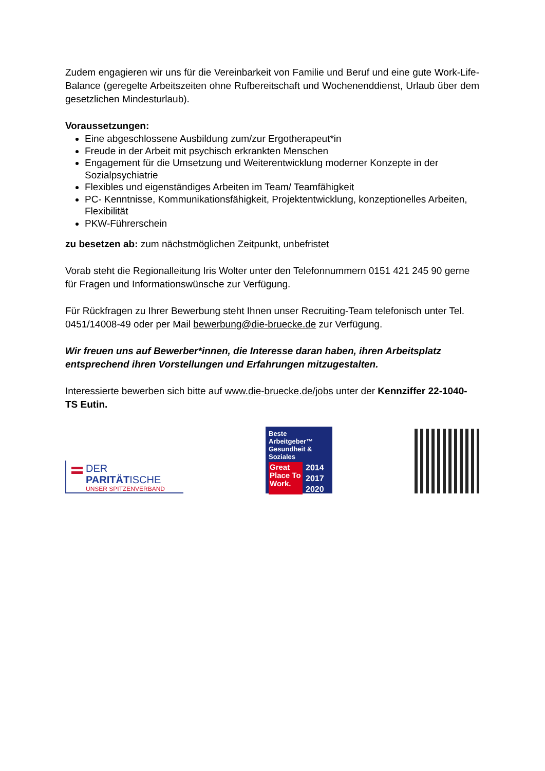Zudem engagieren wir uns für die Vereinbarkeit von Familie und Beruf und eine gute Work-Life-Balance (geregelte Arbeitszeiten ohne Rufbereitschaft und Wochenenddienst, Urlaub über dem gesetzlichen Mindesturlaub).
Voraussetzungen:
Eine abgeschlossene Ausbildung zum/zur Ergotherapeut*in
Freude in der Arbeit mit psychisch erkrankten Menschen
Engagement für die Umsetzung und Weiterentwicklung moderner Konzepte in der Sozialpsychiatrie
Flexibles und eigenständiges Arbeiten im Team/ Teamfähigkeit
PC- Kenntnisse, Kommunikationsfähigkeit, Projektentwicklung, konzeptionelles Arbeiten, Flexibilität
PKW-Führerschein
zu besetzen ab: zum nächstmöglichen Zeitpunkt, unbefristet
Vorab steht die Regionalleitung Iris Wolter unter den Telefonnummern 0151 421 245 90 gerne für Fragen und Informationswünsche zur Verfügung.
Für Rückfragen zu Ihrer Bewerbung steht Ihnen unser Recruiting-Team telefonisch unter Tel. 0451/14008-49 oder per Mail bewerbung@die-bruecke.de zur Verfügung.
Wir freuen uns auf Bewerber*innen, die Interesse daran haben, ihren Arbeitsplatz entsprechend ihren Vorstellungen und Erfahrungen mitzugestalten.
Interessierte bewerben sich bitte auf www.die-bruecke.de/jobs unter der Kennziffer 22-1040-TS Eutin.
DER PARITÄTISCHE
UNSER SPITZENVERBAND
Beste Arbeitgeber™ Gesundheit & Soziales
Great Place To Work.
2014
2017
2020